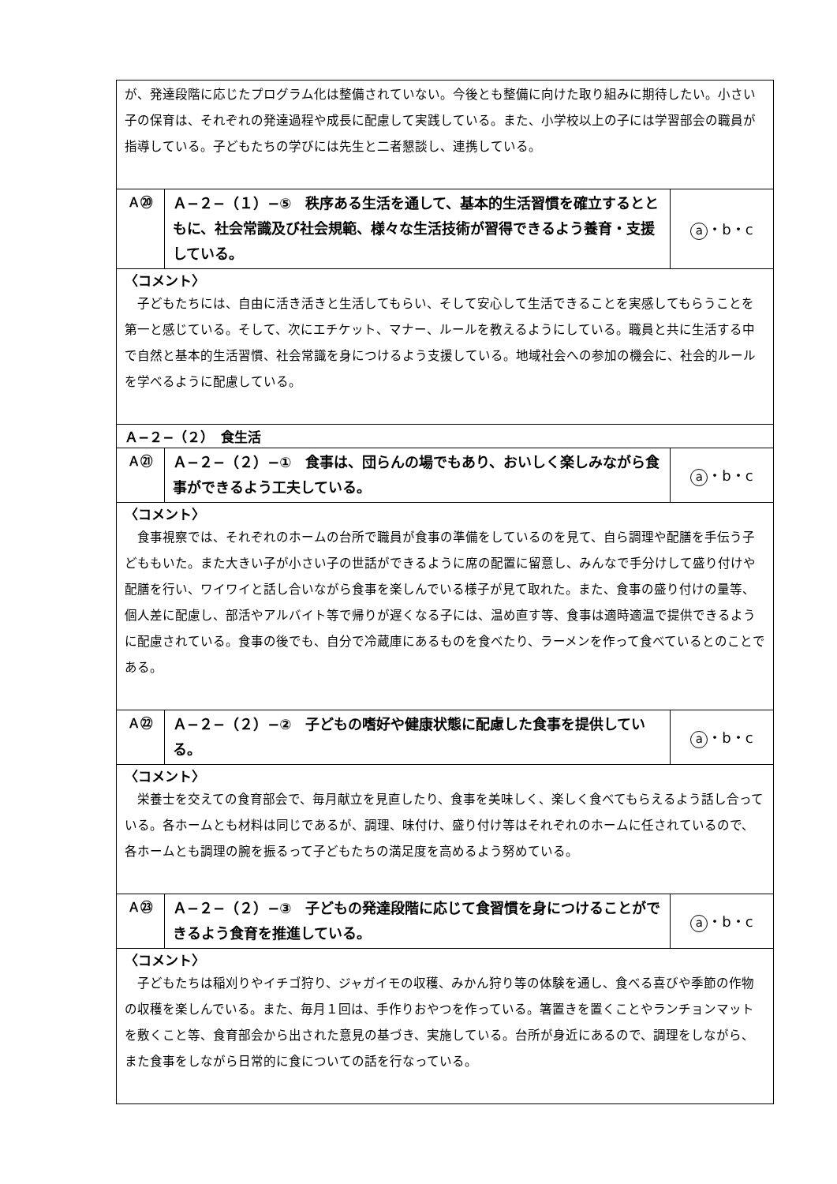| が、発達段階に応じたプログラム化は整備されていない。今後とも整備に向けた取り組みに期待したい。小さい子の保育は、それぞれの発達過程や成長に配慮して実践している。また、小学校以上の子には学習部会の職員が指導している。子どもたちの学びには先生と二者懇談し、連携している。 | | |
| Ａ⑳ | Ａ−２−（１）−⑤ 秩序ある生活を通して、基本的生活習慣を確立するとともに、社会常識及び社会規範、様々な生活技術が習得できるよう養育・支援している。 | a ・b・c |
| 〈コメント〉 子どもたちには、自由に活き活きと生活してもらい、そして安心して生活できることを実感してもらうことを第一と感じている。そして、次にエチケット、マナー、ルールを教えるようにしている。職員と共に生活する中で自然と基本的生活習慣、社会常識を身につけるよう支援している。地域社会への参加の機会に、社会的ルールを学べるように配慮している。 | | |
| Ａ−２−（２） 食生活 | | |
| Ａ㉑ | Ａ−２−（２）−① 食事は、団らんの場でもあり、おいしく楽しみながら食事ができるよう工夫している。 | a ・b・c |
| 〈コメント〉 食事視察では、それぞれのホームの台所で職員が食事の準備をしているのを見て、自ら調理や配膳を手伝う子どももいた。また大きい子が小さい子の世話ができるように席の配置に留意し、みんなで手分けして盛り付けや配膳を行い、ワイワイと話し合いながら食事を楽しんでいる様子が見て取れた。また、食事の盛り付けの量等、個人差に配慮し、部活やアルバイト等で帰りが遅くなる子には、温め直す等、食事は適時適温で提供できるように配慮されている。食事の後でも、自分で冷蔵庫にあるものを食べたり、ラーメンを作って食べているとのことである。 | | |
| Ａ㉒ | Ａ−２−（２）−② 子どもの嗜好や健康状態に配慮した食事を提供している。 | a ・b・c |
| 〈コメント〉 栄養士を交えての食育部会で、毎月献立を見直したり、食事を美味しく、楽しく食べてもらえるよう話し合っている。各ホームとも材料は同じであるが、調理、味付け、盛り付け等はそれぞれのホームに任されているので、各ホームとも調理の腕を振るって子どもたちの満足度を高めるよう努めている。 | | |
| Ａ㉓ | Ａ−２−（２）−③ 子どもの発達段階に応じて食習慣を身につけることができるよう食育を推進している。 | a ・b・c |
| 〈コメント〉 子どもたちは稲刈りやイチゴ狩り、ジャガイモの収穫、みかん狩り等の体験を通し、食べる喜びや季節の作物の収穫を楽しんでいる。また、毎月１回は、手作りおやつを作っている。箸置きを置くことやランチョンマットを敷くこと等、食育部会から出された意見の基づき、実施している。台所が身近にあるので、調理をしながら、また食事をしながら日常的に食についての話を行なっている。 | | |